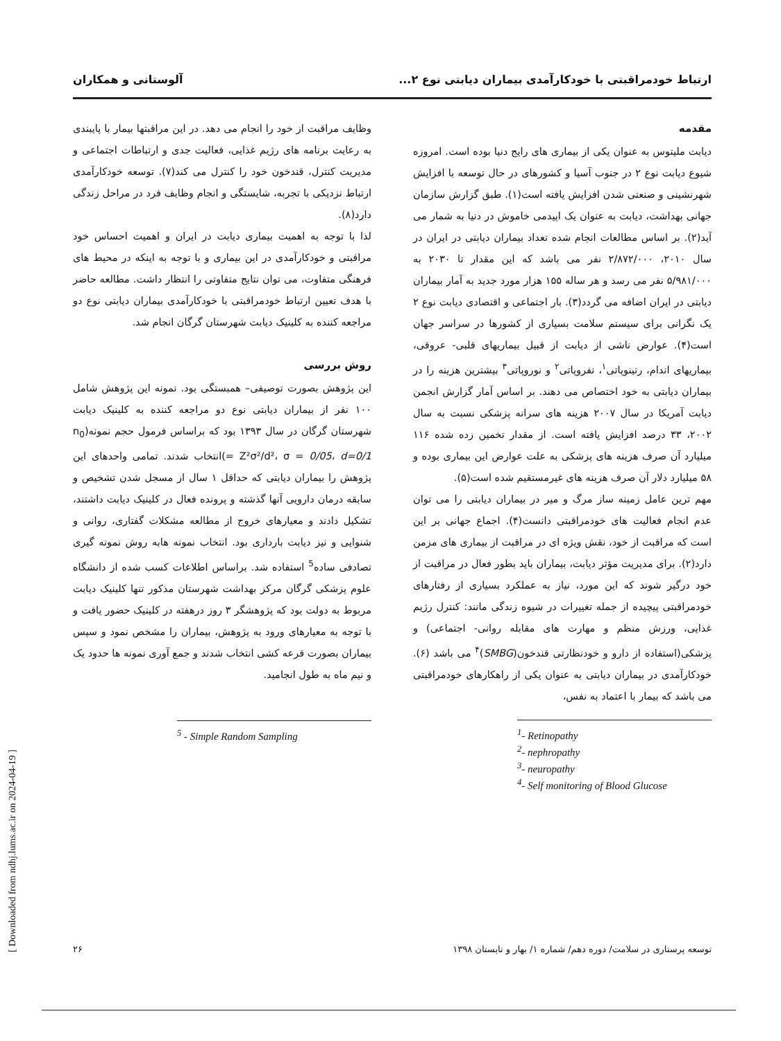ارتباط خودمراقبتی با خودکارآمدی بیماران دیابتی نوع ۲... آلوستانی و همکاران
مقدمه
دیابت ملیتوس به عنوان یکی از بیماری های رایج دنیا بوده است. امروزه شیوع دیابت نوع ۲ در جنوب آسیا و کشورهای در حال توسعه با افزایش شهرنشینی و صنعتی شدن افزایش یافته است(۱). طبق گزارش سازمان جهانی بهداشت، دیابت به عنوان یک اپیدمی خاموش در دنیا به شمار می آید(۲). بر اساس مطالعات انجام شده تعداد بیماران دیابتی در ایران در سال ۲۰۱۰، ۲/۸۷۲/۰۰۰ نفر می باشد که این مقدار تا ۲۰۳۰ به ۵/۹۸۱/۰۰۰ نفر می رسد و هر ساله ۱۵۵ هزار مورد جدید به آمار بیماران دیابتی در ایران اضافه می گردد(۳). بار اجتماعی و اقتصادی دیابت نوع ۲ یک نگرانی برای سیستم سلامت بسیاری از کشورها در سراسر جهان است(۴). عوارض ناشی از دیابت از قبیل بیماریهای قلبی- عروقی، بیماریهای اندام، رتینوپاتی<sup>۱</sup>، نفروپاتی<sup>۲</sup> و نوروپاتی<sup>۳</sup> بیشترین هزینه را در بیماران دیابتی به خود اختصاص می دهند. بر اساس آمار گزارش انجمن دیابت آمریکا در سال ۲۰۰۷ هزینه های سرانه پزشکی نسبت به سال ۲۰۰۲، ۳۳ درصد افزایش یافته است. از مقدار تخمین زده شده ۱۱۶ میلیارد آن صرف هزینه های پزشکی به علت عوارض این بیماری بوده و ۵۸ میلیارد دلار آن صرف هزینه های غیرمستقیم شده است(۵).
مهم ترین عامل زمینه ساز مرگ و میر در بیماران دیابتی را می توان عدم انجام فعالیت های خودمراقبتی دانست(۴). اجماع جهانی بر این است که مراقبت از خود، نقش ویژه ای در مراقبت از بیماری های مزمن دارد(۲). برای مدیریت مؤثر دیابت، بیماران باید بطور فعال در مراقبت از خود درگیر شوند که این مورد، نیاز به عملکرد بسیاری از رفتارهای خودمراقبتی پیچیده از جمله تغییرات در شیوه زندگی مانند: کنترل رژیم غذایی، ورزش منظم و مهارت های مقابله روانی- اجتماعی) و پزشکی(استفاده از دارو و خودنظارتی قندخون(SMBG)<sup>۴</sup> می باشد (۶). خودکارآمدی در بیماران دیابتی به عنوان یکی از راهکارهای خودمراقبتی می باشد که بیمار با اعتماد به نفس،
<sup>1</sup>- Retinopathy
<sup>2</sup>- nephropathy
<sup>3</sup>- neuropathy
<sup>4</sup>- Self monitoring of Blood Glucose
وظایف مراقبت از خود را انجام می دهد. در این مراقبتها بیمار با پایبندی به رعایت برنامه های رژیم غذایی، فعالیت جدی و ارتباطات اجتماعی و مدیریت کنترل، قندخون خود را کنترل می کند(۷). توسعه خودکارآمدی ارتباط نزدیکی با تجربه، شایستگی و انجام وظایف فرد در مراحل زندگی دارد(۸).
لذا با توجه به اهمیت بیماری دیابت در ایران و اهمیت احساس خود مراقبتی و خودکارآمدی در این بیماری و با توجه به اینکه در محیط های فرهنگی متفاوت، می توان نتایج متفاوتی را انتظار داشت. مطالعه حاضر با هدف تعیین ارتباط خودمراقبتی با خودکارآمدی بیماران دیابتی نوع دو مراجعه کننده به کلینیک دیابت شهرستان گرگان انجام شد.
روش بررسی
این پژوهش بصورت توصیفی– همبستگی بود. نمونه این پژوهش شامل ۱۰۰ نفر از بیماران دیابتی نوع دو مراجعه کننده به کلینیک دیابت شهرستان گرگان در سال ۱۳۹۳ بود که براساس فرمول حجم نمونه(n<sub>0</sub> = Z²σ²/d²، σ = 0/05، d=0/1)انتخاب شدند. تمامی واحدهای این پژوهش را بیماران دیابتی که حداقل ۱ سال از مسجل شدن تشخیص و سابقه درمان دارویی آنها گذشته و پرونده فعال در کلینیک دیابت داشتند، تشکیل دادند و معیارهای خروج از مطالعه مشکلات گفتاری، روانی و شنوایی و نیز دیابت بارداری بود. انتخاب نمونه هابه روش نمونه گیری تصادفی ساده<sup>5</sup> استفاده شد. براساس اطلاعات کسب شده از دانشگاه علوم پزشکی گرگان مرکز بهداشت شهرستان مذکور تنها کلینیک دیابت مربوط به دولت بود که پژوهشگر ۳ روز درهفته در کلینیک حضور یافت و با توجه به معیارهای ورود به پژوهش، بیماران را مشخص نمود و سپس بیماران بصورت قرعه کشی انتخاب شدند و جمع آوری نمونه ها حدود یک و نیم ماه به طول انجامید.
<sup>5</sup> - Simple Random Sampling
[ Downloaded from ndhj.lums.ac.ir on 2024-04-19 ]
توسعه پرستاری در سلامت/ دوره دهم/ شماره ۱/ بهار و تابستان ۱۳۹۸ ۲۶